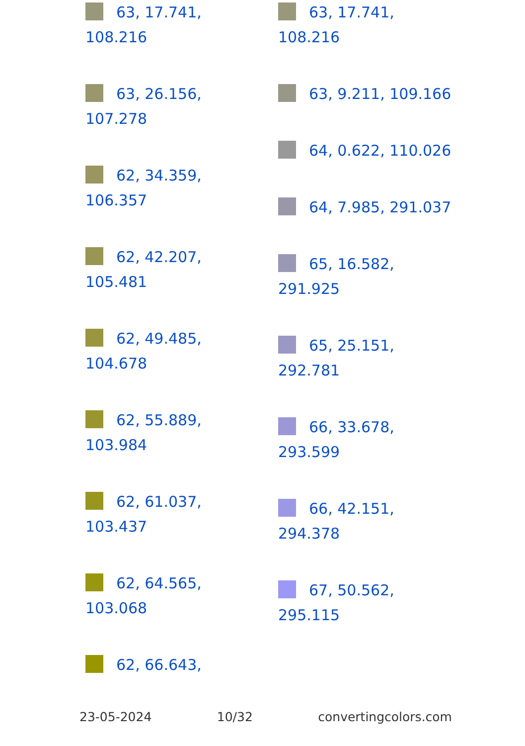63, 17.741, 108.216
63, 26.156, 107.278
62, 34.359, 106.357
62, 42.207, 105.481
62, 49.485, 104.678
62, 55.889, 103.984
62, 61.037, 103.437
62, 64.565, 103.068
62, 66.643,
63, 17.741, 108.216
63, 9.211, 109.166
64, 0.622, 110.026
64, 7.985, 291.037
65, 16.582, 291.925
65, 25.151, 292.781
66, 33.678, 293.599
66, 42.151, 294.378
67, 50.562, 295.115
23-05-2024 10/32 convertingcolors.com